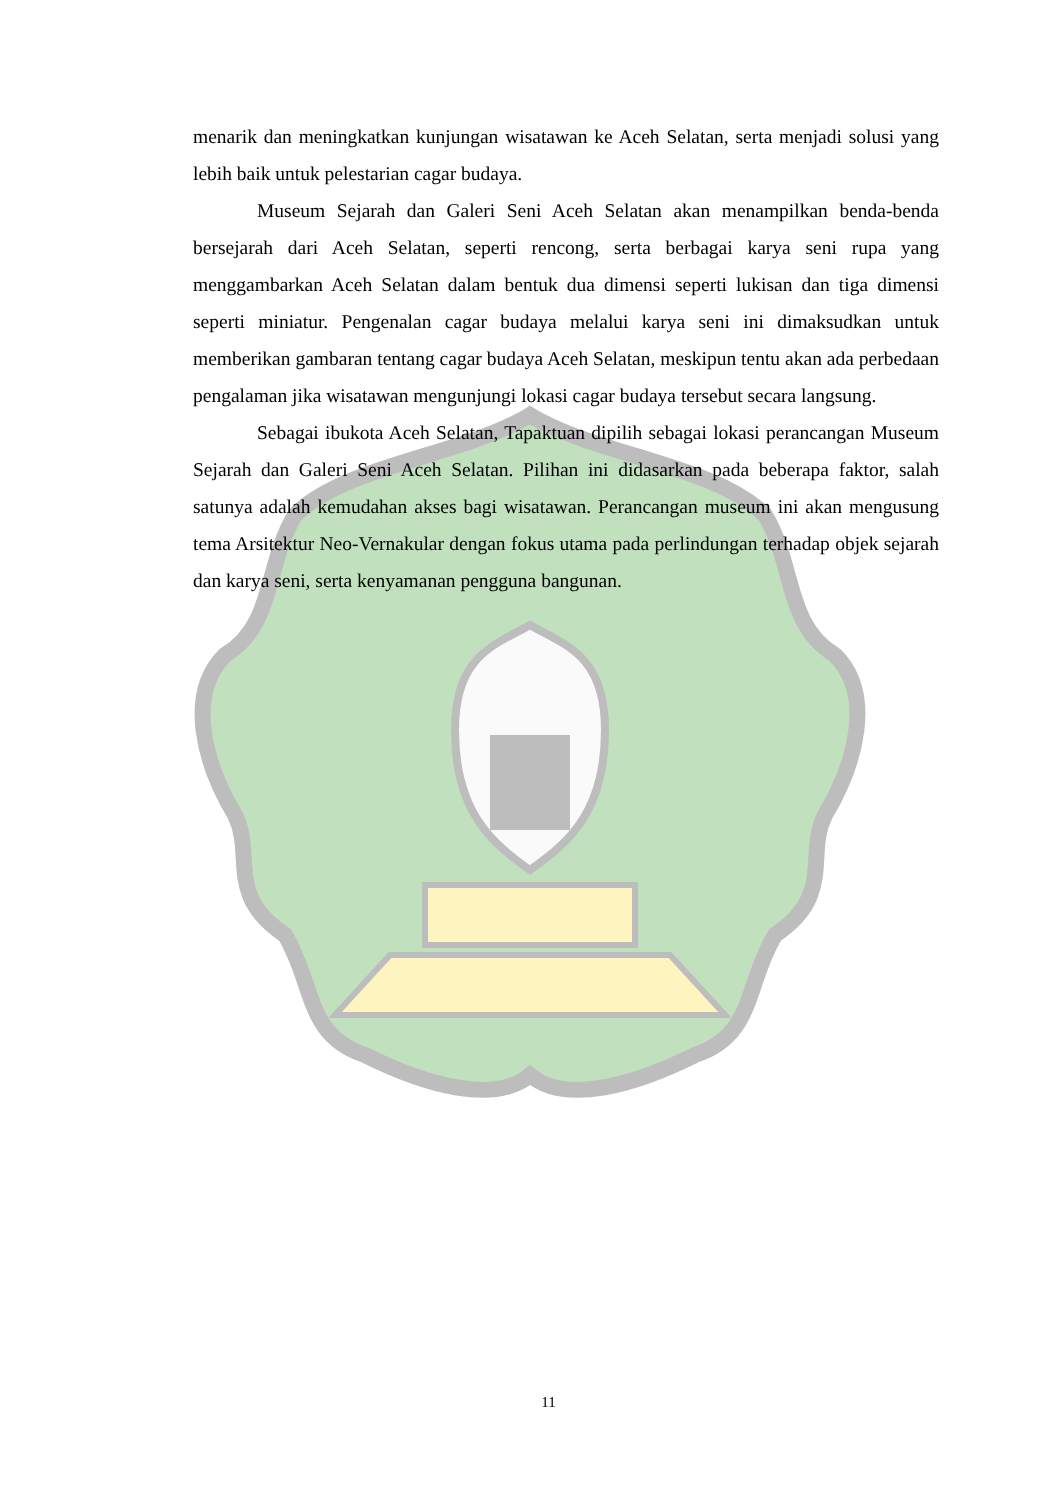menarik dan meningkatkan kunjungan wisatawan ke Aceh Selatan, serta menjadi solusi yang lebih baik untuk pelestarian cagar budaya.
Museum Sejarah dan Galeri Seni Aceh Selatan akan menampilkan benda-benda bersejarah dari Aceh Selatan, seperti rencong, serta berbagai karya seni rupa yang menggambarkan Aceh Selatan dalam bentuk dua dimensi seperti lukisan dan tiga dimensi seperti miniatur. Pengenalan cagar budaya melalui karya seni ini dimaksudkan untuk memberikan gambaran tentang cagar budaya Aceh Selatan, meskipun tentu akan ada perbedaan pengalaman jika wisatawan mengunjungi lokasi cagar budaya tersebut secara langsung.
Sebagai ibukota Aceh Selatan, Tapaktuan dipilih sebagai lokasi perancangan Museum Sejarah dan Galeri Seni Aceh Selatan. Pilihan ini didasarkan pada beberapa faktor, salah satunya adalah kemudahan akses bagi wisatawan. Perancangan museum ini akan mengusung tema Arsitektur Neo-Vernakular dengan fokus utama pada perlindungan terhadap objek sejarah dan karya seni, serta kenyamanan pengguna bangunan.
11